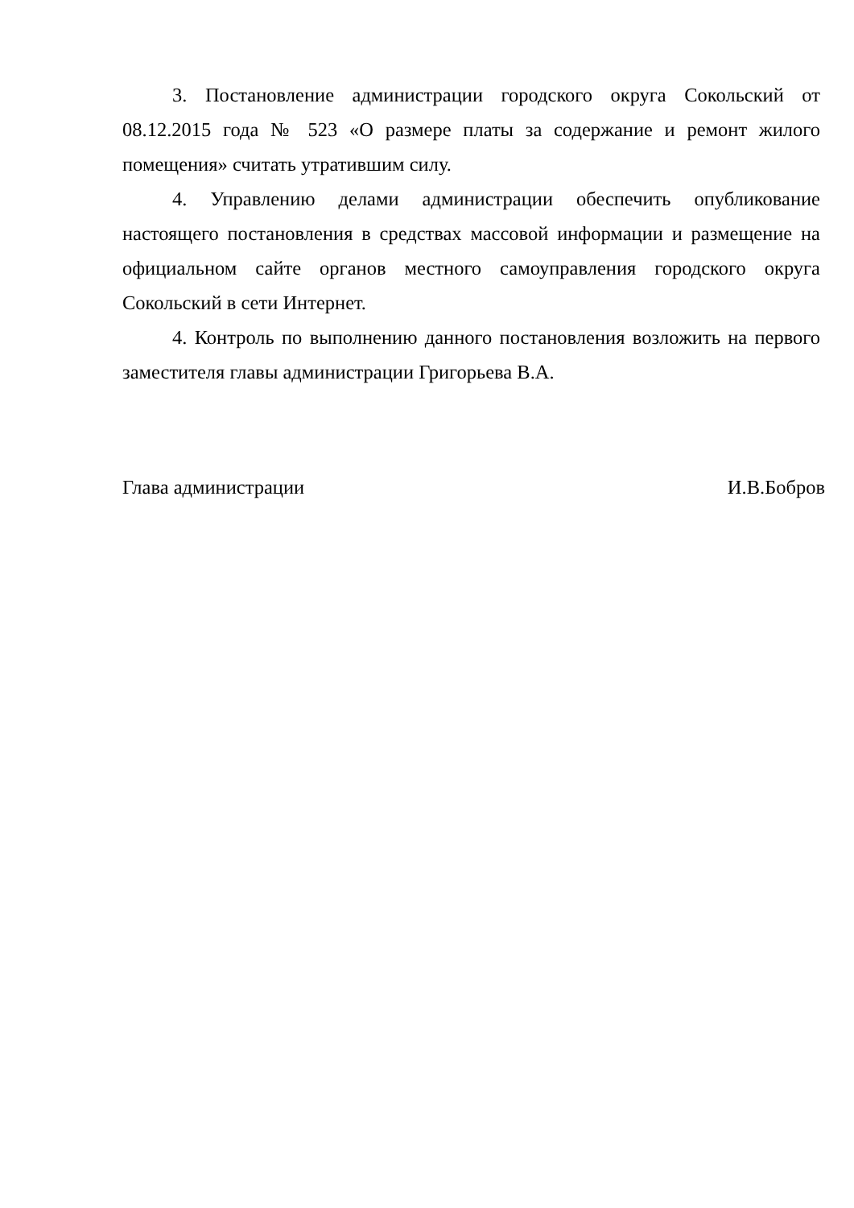3. Постановление администрации городского округа Сокольский от 08.12.2015 года № 523 «О размере платы за содержание и ремонт жилого помещения» считать утратившим силу.
4. Управлению делами администрации обеспечить опубликование настоящего постановления в средствах массовой информации и размещение на официальном сайте органов местного самоуправления городского округа Сокольский в сети Интернет.
4. Контроль по выполнению данного постановления возложить на первого заместителя главы администрации Григорьева В.А.
Глава администрации И.В.Бобров